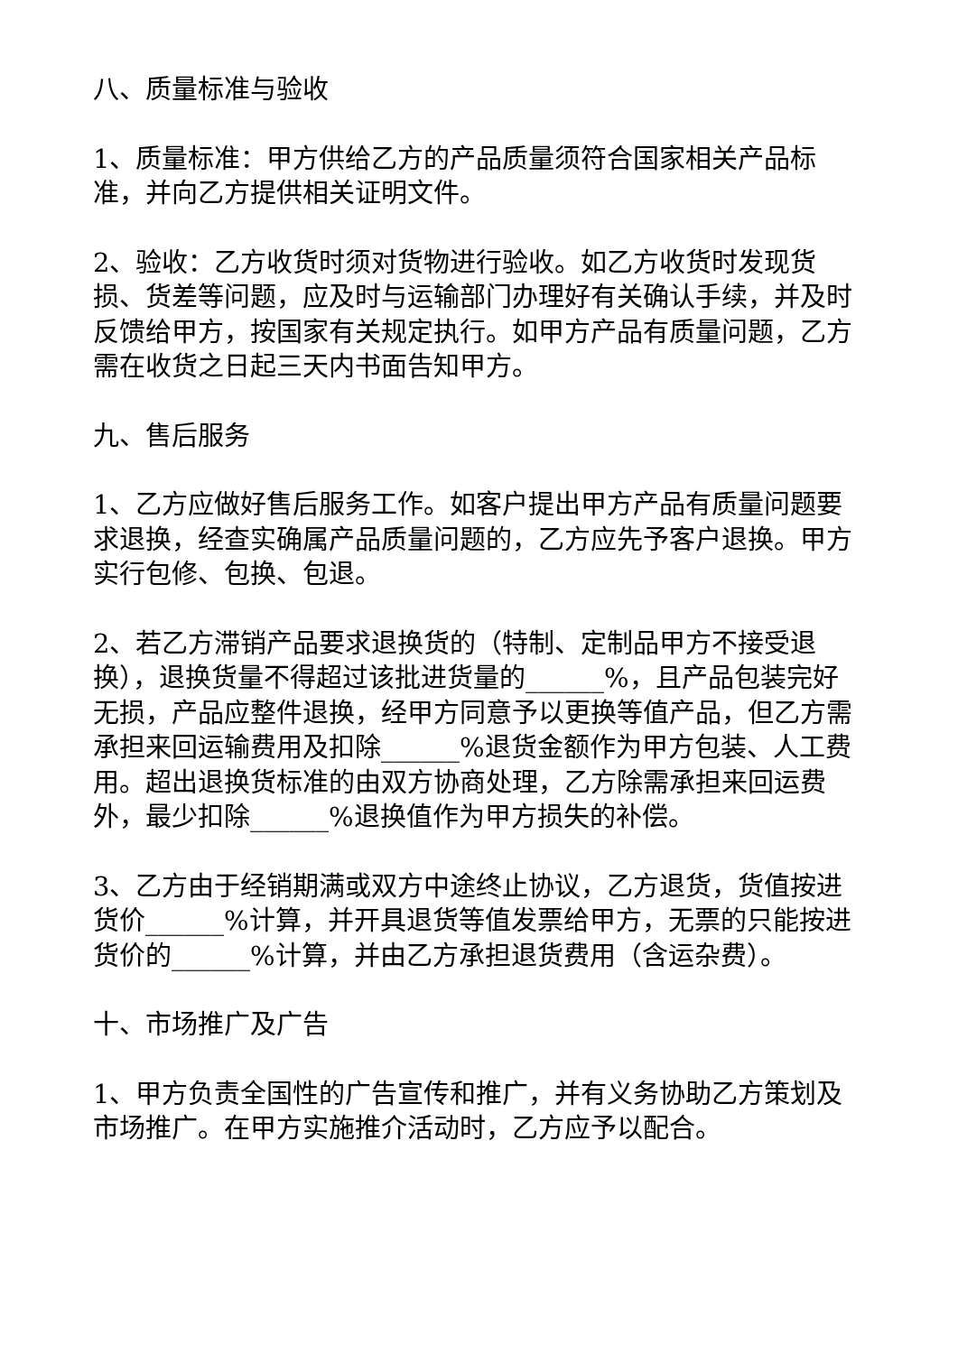八、质量标准与验收
1、质量标准：甲方供给乙方的产品质量须符合国家相关产品标准，并向乙方提供相关证明文件。
2、验收：乙方收货时须对货物进行验收。如乙方收货时发现货损、货差等问题，应及时与运输部门办理好有关确认手续，并及时反馈给甲方，按国家有关规定执行。如甲方产品有质量问题，乙方需在收货之日起三天内书面告知甲方。
九、售后服务
1、乙方应做好售后服务工作。如客户提出甲方产品有质量问题要求退换，经查实确属产品质量问题的，乙方应先予客户退换。甲方实行包修、包换、包退。
2、若乙方滞销产品要求退换货的（特制、定制品甲方不接受退换），退换货量不得超过该批进货量的______%，且产品包装完好无损，产品应整件退换，经甲方同意予以更换等值产品，但乙方需承担来回运输费用及扣除______%退货金额作为甲方包装、人工费用。超出退换货标准的由双方协商处理，乙方除需承担来回运费外，最少扣除______%退换值作为甲方损失的补偿。
3、乙方由于经销期满或双方中途终止协议，乙方退货，货值按进货价______%计算，并开具退货等值发票给甲方，无票的只能按进货价的______%计算，并由乙方承担退货费用（含运杂费）。
十、市场推广及广告
1、甲方负责全国性的广告宣传和推广，并有义务协助乙方策划及市场推广。在甲方实施推介活动时，乙方应予以配合。